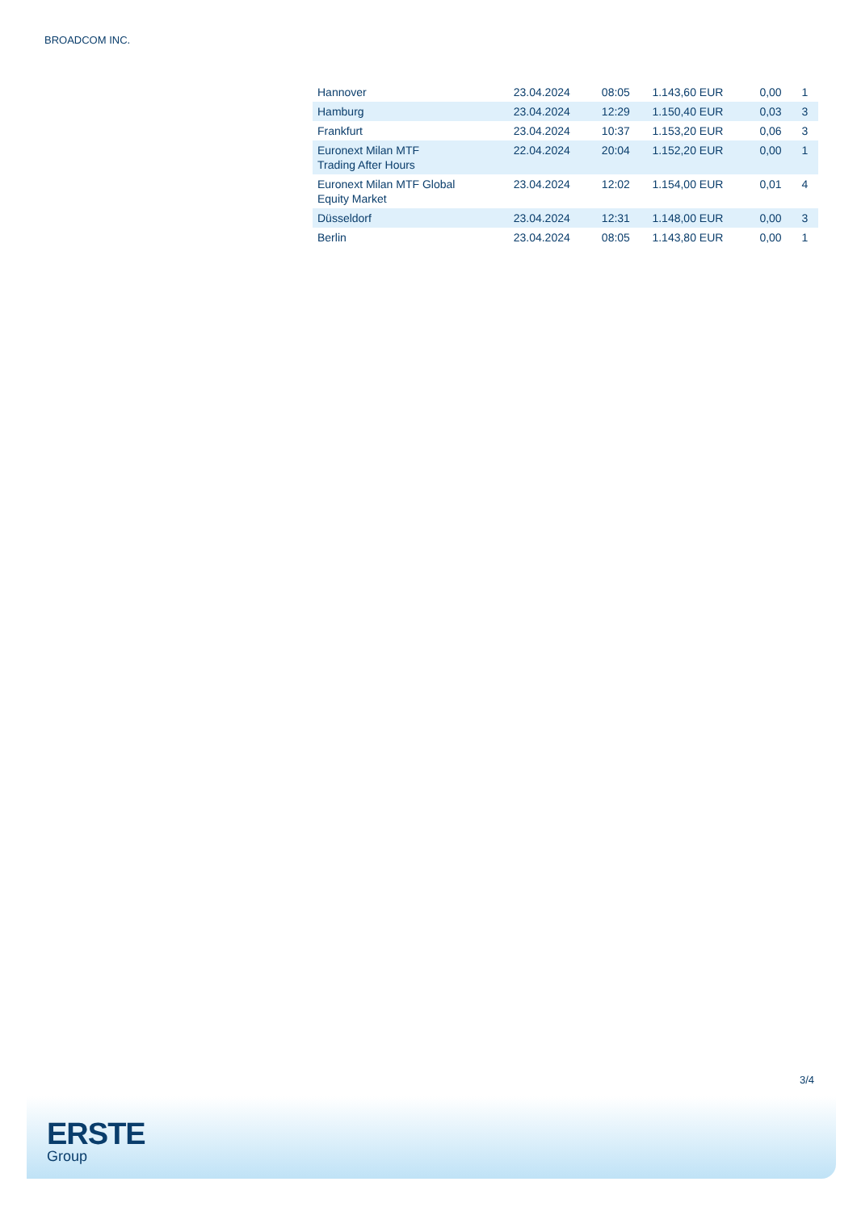BROADCOM INC.
| Hannover | 23.04.2024 | 08:05 | 1.143,60 EUR | 0,00 | 1 |
| Hamburg | 23.04.2024 | 12:29 | 1.150,40 EUR | 0,03 | 3 |
| Frankfurt | 23.04.2024 | 10:37 | 1.153,20 EUR | 0,06 | 3 |
| Euronext Milan MTF Trading After Hours | 22.04.2024 | 20:04 | 1.152,20 EUR | 0,00 | 1 |
| Euronext Milan MTF Global Equity Market | 23.04.2024 | 12:02 | 1.154,00 EUR | 0,01 | 4 |
| Düsseldorf | 23.04.2024 | 12:31 | 1.148,00 EUR | 0,00 | 3 |
| Berlin | 23.04.2024 | 08:05 | 1.143,80 EUR | 0,00 | 1 |
3/4
ERSTE
Group